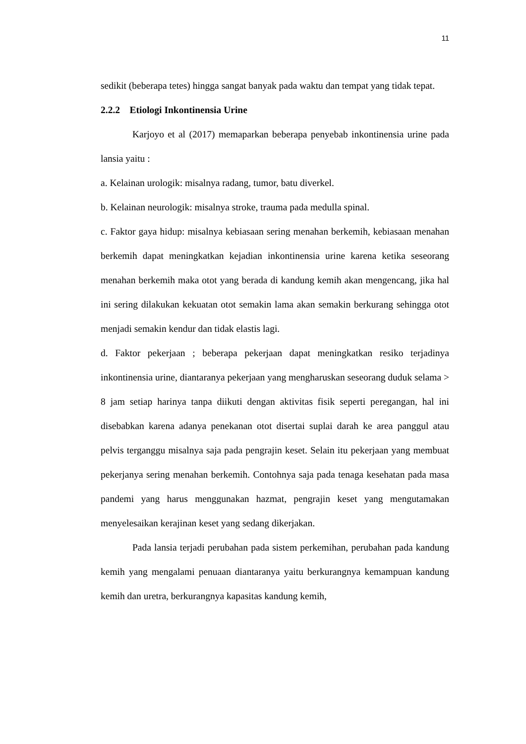11
sedikit (beberapa tetes) hingga sangat banyak pada waktu dan tempat yang tidak tepat.
2.2.2 Etiologi Inkontinensia Urine
Karjoyo et al (2017) memaparkan beberapa penyebab inkontinensia urine pada lansia yaitu :
a. Kelainan urologik: misalnya radang, tumor, batu diverkel.
b. Kelainan neurologik: misalnya stroke, trauma pada medulla spinal.
c. Faktor gaya hidup: misalnya kebiasaan sering menahan berkemih, kebiasaan menahan berkemih dapat meningkatkan kejadian inkontinensia urine karena ketika seseorang menahan berkemih maka otot yang berada di kandung kemih akan mengencang, jika hal ini sering dilakukan kekuatan otot semakin lama akan semakin berkurang sehingga otot menjadi semakin kendur dan tidak elastis lagi.
d. Faktor pekerjaan ; beberapa pekerjaan dapat meningkatkan resiko terjadinya inkontinensia urine, diantaranya pekerjaan yang mengharuskan seseorang duduk selama > 8 jam setiap harinya tanpa diikuti dengan aktivitas fisik seperti peregangan, hal ini disebabkan karena adanya penekanan otot disertai suplai darah ke area panggul atau pelvis terganggu misalnya saja pada pengrajin keset. Selain itu pekerjaan yang membuat pekerjanya sering menahan berkemih. Contohnya saja pada tenaga kesehatan pada masa pandemi yang harus menggunakan hazmat, pengrajin keset yang mengutamakan menyelesaikan kerajinan keset yang sedang dikerjakan.
Pada lansia terjadi perubahan pada sistem perkemihan, perubahan pada kandung kemih yang mengalami penuaan diantaranya yaitu berkurangnya kemampuan kandung kemih dan uretra, berkurangnya kapasitas kandung kemih,